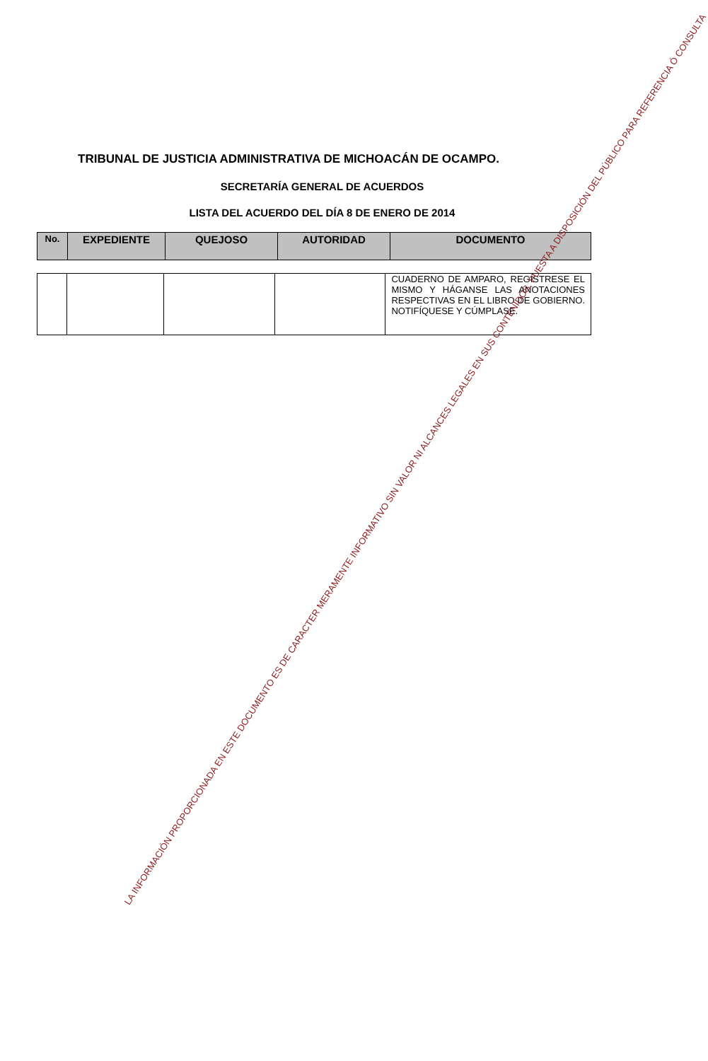TRIBUNAL DE JUSTICIA ADMINISTRATIVA DE MICHOACÁN DE OCAMPO.
SECRETARÍA GENERAL DE ACUERDOS
LISTA DEL ACUERDO DEL DÍA 8 DE ENERO DE 2014
| No. | EXPEDIENTE | QUEJOSO | AUTORIDAD | DOCUMENTO |
| --- | --- | --- | --- | --- |
| | | | | CUADERNO DE AMPARO, REGÍSTRESE EL MISMO Y HÁGANSE LAS ANOTACIONES RESPECTIVAS EN EL LIBRO DE GOBIERNO. NOTIFÍQUESE Y CÚMPLASE. |
LA INFORMACIÓN PROPORCIONADA EN ESTE DOCUMENTO ES DE CARACTER MERAMENTE INFORMATIVO SIN VALOR NI ALCANCES LEGALES EN SUS CONTENIDOS, PUESTA A DISPOSICIÓN DEL PÚBLICO PARA REFERENCIA Ó CONSULTA